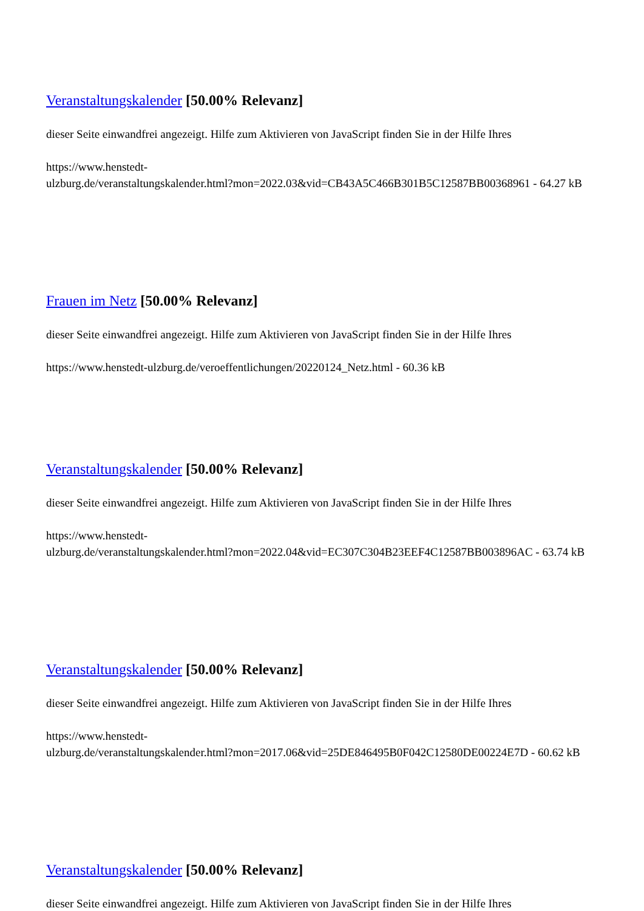Veranstaltungskalender [50.00% Relevanz]
dieser Seite einwandfrei angezeigt. Hilfe zum Aktivieren von JavaScript finden Sie in der Hilfe Ihres
https://www.henstedt-
ulzburg.de/veranstaltungskalender.html?mon=2022.03&vid=CB43A5C466B301B5C12587BB00368961 - 64.27 kB
Frauen im Netz [50.00% Relevanz]
dieser Seite einwandfrei angezeigt. Hilfe zum Aktivieren von JavaScript finden Sie in der Hilfe Ihres
https://www.henstedt-ulzburg.de/veroeffentlichungen/20220124_Netz.html - 60.36 kB
Veranstaltungskalender [50.00% Relevanz]
dieser Seite einwandfrei angezeigt. Hilfe zum Aktivieren von JavaScript finden Sie in der Hilfe Ihres
https://www.henstedt-
ulzburg.de/veranstaltungskalender.html?mon=2022.04&vid=EC307C304B23EEF4C12587BB003896AC - 63.74 kB
Veranstaltungskalender [50.00% Relevanz]
dieser Seite einwandfrei angezeigt. Hilfe zum Aktivieren von JavaScript finden Sie in der Hilfe Ihres
https://www.henstedt-
ulzburg.de/veranstaltungskalender.html?mon=2017.06&vid=25DE846495B0F042C12580DE00224E7D - 60.62 kB
Veranstaltungskalender [50.00% Relevanz]
dieser Seite einwandfrei angezeigt. Hilfe zum Aktivieren von JavaScript finden Sie in der Hilfe Ihres